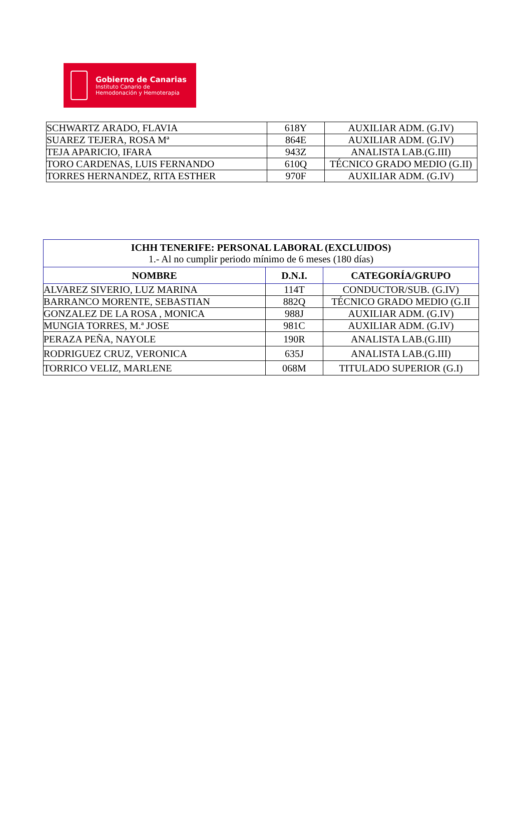Gobierno de Canarias
Instituto Canario de
Hemodonación y Hemoterapia
| SCHWARTZ ARADO, FLAVIA | 618Y | AUXILIAR ADM. (G.IV) |
| SUAREZ TEJERA, ROSA Mª | 864E | AUXILIAR ADM. (G.IV) |
| TEJA APARICIO, IFARA | 943Z | ANALISTA LAB.(G.III) |
| TORO CARDENAS, LUIS FERNANDO | 610Q | TÉCNICO GRADO MEDIO (G.II) |
| TORRES HERNANDEZ, RITA ESTHER | 970F | AUXILIAR ADM. (G.IV) |
| ICHH TENERIFE: PERSONAL LABORAL (EXCLUIDOS) 1.- Al no cumplir periodo mínimo de 6 meses (180 días) | | |
| NOMBRE | D.N.I. | CATEGORÍA/GRUPO |
| ALVAREZ SIVERIO, LUZ MARINA | 114T | CONDUCTOR/SUB. (G.IV) |
| BARRANCO MORENTE, SEBASTIAN | 882Q | TÉCNICO GRADO MEDIO (G.II |
| GONZALEZ DE LA ROSA , MONICA | 988J | AUXILIAR ADM. (G.IV) |
| MUNGIA TORRES, M.ª JOSE | 981C | AUXILIAR ADM. (G.IV) |
| PERAZA PEÑA, NAYOLE | 190R | ANALISTA LAB.(G.III) |
| RODRIGUEZ CRUZ, VERONICA | 635J | ANALISTA LAB.(G.III) |
| TORRICO VELIZ, MARLENE | 068M | TITULADO SUPERIOR (G.I) |